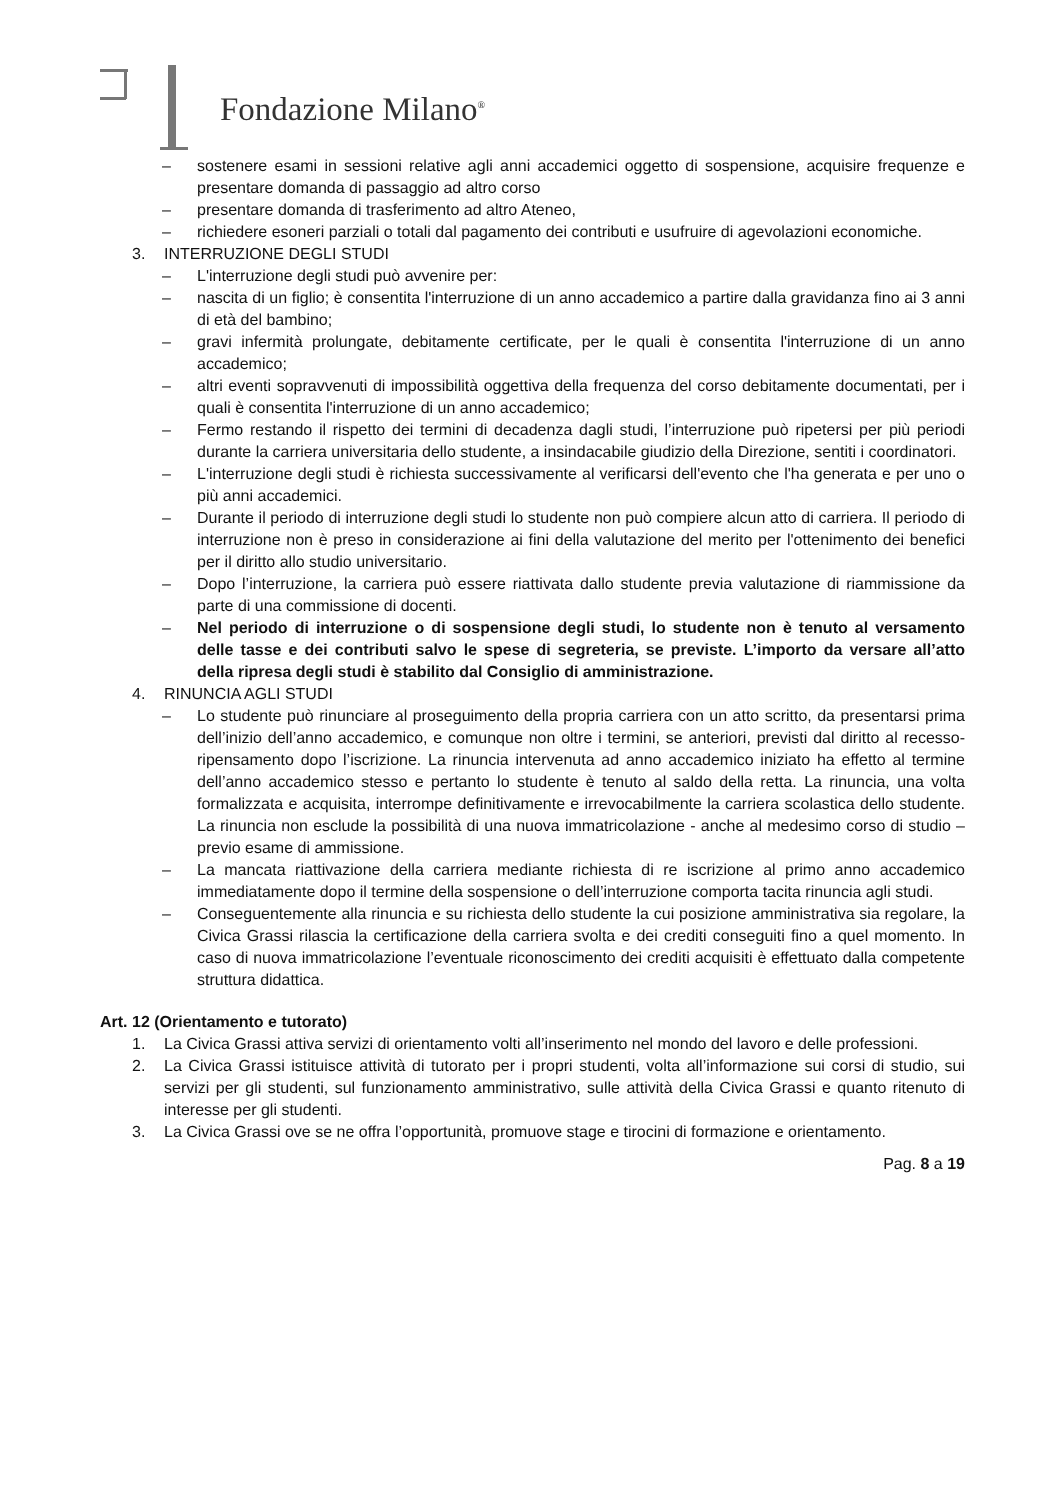Fondazione Milano<sup>®</sup>
– sostenere esami in sessioni relative agli anni accademici oggetto di sospensione, acquisire frequenze e presentare domanda di passaggio ad altro corso
– presentare domanda di trasferimento ad altro Ateneo,
– richiedere esoneri parziali o totali dal pagamento dei contributi e usufruire di agevolazioni economiche.
3. INTERRUZIONE DEGLI STUDI
– L'interruzione degli studi può avvenire per:
– nascita di un figlio; è consentita l'interruzione di un anno accademico a partire dalla gravidanza fino ai 3 anni di età del bambino;
– gravi infermità prolungate, debitamente certificate, per le quali è consentita l'interruzione di un anno accademico;
– altri eventi sopravvenuti di impossibilità oggettiva della frequenza del corso debitamente documentati, per i quali è consentita l'interruzione di un anno accademico;
– Fermo restando il rispetto dei termini di decadenza dagli studi, l’interruzione può ripetersi per più periodi durante la carriera universitaria dello studente, a insindacabile giudizio della Direzione, sentiti i coordinatori.
– L'interruzione degli studi è richiesta successivamente al verificarsi dell'evento che l'ha generata e per uno o più anni accademici.
– Durante il periodo di interruzione degli studi lo studente non può compiere alcun atto di carriera. Il periodo di interruzione non è preso in considerazione ai fini della valutazione del merito per l'ottenimento dei benefici per il diritto allo studio universitario.
– Dopo l’interruzione, la carriera può essere riattivata dallo studente previa valutazione di riammissione da parte di una commissione di docenti.
– Nel periodo di interruzione o di sospensione degli studi, lo studente non è tenuto al versamento delle tasse e dei contributi salvo le spese di segreteria, se previste. L’importo da versare all’atto della ripresa degli studi è stabilito dal Consiglio di amministrazione.
4. RINUNCIA AGLI STUDI
– Lo studente può rinunciare al proseguimento della propria carriera con un atto scritto, da presentarsi prima dell’inizio dell’anno accademico, e comunque non oltre i termini, se anteriori, previsti dal diritto al recesso-ripensamento dopo l’iscrizione. La rinuncia intervenuta ad anno accademico iniziato ha effetto al termine dell’anno accademico stesso e pertanto lo studente è tenuto al saldo della retta. La rinuncia, una volta formalizzata e acquisita, interrompe definitivamente e irrevocabilmente la carriera scolastica dello studente. La rinuncia non esclude la possibilità di una nuova immatricolazione - anche al medesimo corso di studio – previo esame di ammissione.
– La mancata riattivazione della carriera mediante richiesta di re iscrizione al primo anno accademico immediatamente dopo il termine della sospensione o dell’interruzione comporta tacita rinuncia agli studi.
– Conseguentemente alla rinuncia e su richiesta dello studente la cui posizione amministrativa sia regolare, la Civica Grassi rilascia la certificazione della carriera svolta e dei crediti conseguiti fino a quel momento. In caso di nuova immatricolazione l’eventuale riconoscimento dei crediti acquisiti è effettuato dalla competente struttura didattica.
Art. 12 (Orientamento e tutorato)
1. La Civica Grassi attiva servizi di orientamento volti all’inserimento nel mondo del lavoro e delle professioni.
2. La Civica Grassi istituisce attività di tutorato per i propri studenti, volta all’informazione sui corsi di studio, sui servizi per gli studenti, sul funzionamento amministrativo, sulle attività della Civica Grassi e quanto ritenuto di interesse per gli studenti.
3. La Civica Grassi ove se ne offra l’opportunità, promuove stage e tirocini di formazione e orientamento.
Pag. 8 a 19